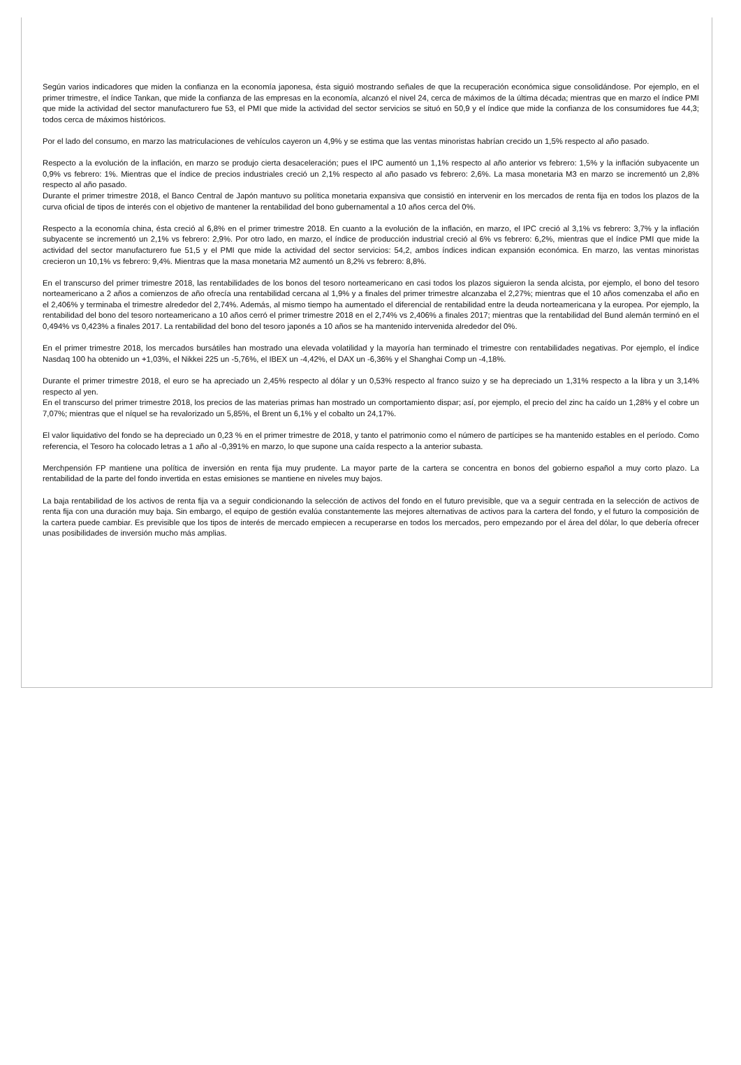Según varios indicadores que miden la confianza en la economía japonesa, ésta siguió mostrando señales de que la recuperación económica sigue consolidándose. Por ejemplo, en el primer trimestre, el índice Tankan, que mide la confianza de las empresas en la economía, alcanzó el nivel 24, cerca de máximos de la última década; mientras que en marzo el índice PMI que mide la actividad del sector manufacturero fue 53, el PMI que mide la actividad del sector servicios se situó en 50,9 y el índice que mide la confianza de los consumidores fue 44,3; todos cerca de máximos históricos.
Por el lado del consumo, en marzo las matriculaciones de vehículos cayeron un 4,9% y se estima que las ventas minoristas habrían crecido un 1,5% respecto al año pasado.
Respecto a la evolución de la inflación, en marzo se produjo cierta desaceleración; pues el IPC aumentó un 1,1% respecto al año anterior vs febrero: 1,5% y la inflación subyacente un 0,9% vs febrero: 1%. Mientras que el índice de precios industriales creció un 2,1% respecto al año pasado vs febrero: 2,6%. La masa monetaria M3 en marzo se incrementó un 2,8% respecto al año pasado.
Durante el primer trimestre 2018, el Banco Central de Japón mantuvo su política monetaria expansiva que consistió en intervenir en los mercados de renta fija en todos los plazos de la curva oficial de tipos de interés con el objetivo de mantener la rentabilidad del bono gubernamental a 10 años cerca del 0%.
Respecto a la economía china, ésta creció al 6,8% en el primer trimestre 2018. En cuanto a la evolución de la inflación, en marzo, el IPC creció al 3,1% vs febrero: 3,7% y la inflación subyacente se incrementó un 2,1% vs febrero: 2,9%. Por otro lado, en marzo, el índice de producción industrial creció al 6% vs febrero: 6,2%, mientras que el índice PMI que mide la actividad del sector manufacturero fue 51,5 y el PMI que mide la actividad del sector servicios: 54,2, ambos índices indican expansión económica. En marzo, las ventas minoristas crecieron un 10,1% vs febrero: 9,4%. Mientras que la masa monetaria M2 aumentó un 8,2% vs febrero: 8,8%.
En el transcurso del primer trimestre 2018, las rentabilidades de los bonos del tesoro norteamericano en casi todos los plazos siguieron la senda alcista, por ejemplo, el bono del tesoro norteamericano a 2 años a comienzos de año ofrecía una rentabilidad cercana al 1,9% y a finales del primer trimestre alcanzaba el 2,27%; mientras que el 10 años comenzaba el año en el 2,406% y terminaba el trimestre alrededor del 2,74%. Además, al mismo tiempo ha aumentado el diferencial de rentabilidad entre la deuda norteamericana y la europea. Por ejemplo, la rentabilidad del bono del tesoro norteamericano a 10 años cerró el primer trimestre 2018 en el 2,74% vs 2,406% a finales 2017; mientras que la rentabilidad del Bund alemán terminó en el 0,494% vs 0,423% a finales 2017. La rentabilidad del bono del tesoro japonés a 10 años se ha mantenido intervenida alrededor del 0%.
En el primer trimestre 2018, los mercados bursátiles han mostrado una elevada volatilidad y la mayoría han terminado el trimestre con rentabilidades negativas. Por ejemplo, el índice Nasdaq 100 ha obtenido un +1,03%, el Nikkei 225 un -5,76%, el IBEX un -4,42%, el DAX un -6,36% y el Shanghai Comp un -4,18%.
Durante el primer trimestre 2018, el euro se ha apreciado un 2,45% respecto al dólar y un 0,53% respecto al franco suizo y se ha depreciado un 1,31% respecto a la libra y un 3,14% respecto al yen.
En el transcurso del primer trimestre 2018, los precios de las materias primas han mostrado un comportamiento dispar; así, por ejemplo, el precio del zinc ha caído un 1,28% y el cobre un 7,07%; mientras que el níquel se ha revalorizado un 5,85%, el Brent un 6,1% y el cobalto un 24,17%.
El valor liquidativo del fondo se ha depreciado un 0,23 % en el primer trimestre de 2018, y tanto el patrimonio como el número de partícipes se ha mantenido estables en el período. Como referencia, el Tesoro ha colocado letras a 1 año al -0,391% en marzo, lo que supone una caída respecto a la anterior subasta.
Merchpensión FP mantiene una política de inversión en renta fija muy prudente. La mayor parte de la cartera se concentra en bonos del gobierno español a muy corto plazo. La rentabilidad de la parte del fondo invertida en estas emisiones se mantiene en niveles muy bajos.
La baja rentabilidad de los activos de renta fija va a seguir condicionando la selección de activos del fondo en el futuro previsible, que va a seguir centrada en la selección de activos de renta fija con una duración muy baja. Sin embargo, el equipo de gestión evalúa constantemente las mejores alternativas de activos para la cartera del fondo, y el futuro la composición de la cartera puede cambiar. Es previsible que los tipos de interés de mercado empiecen a recuperarse en todos los mercados, pero empezando por el área del dólar, lo que debería ofrecer unas posibilidades de inversión mucho más amplias.